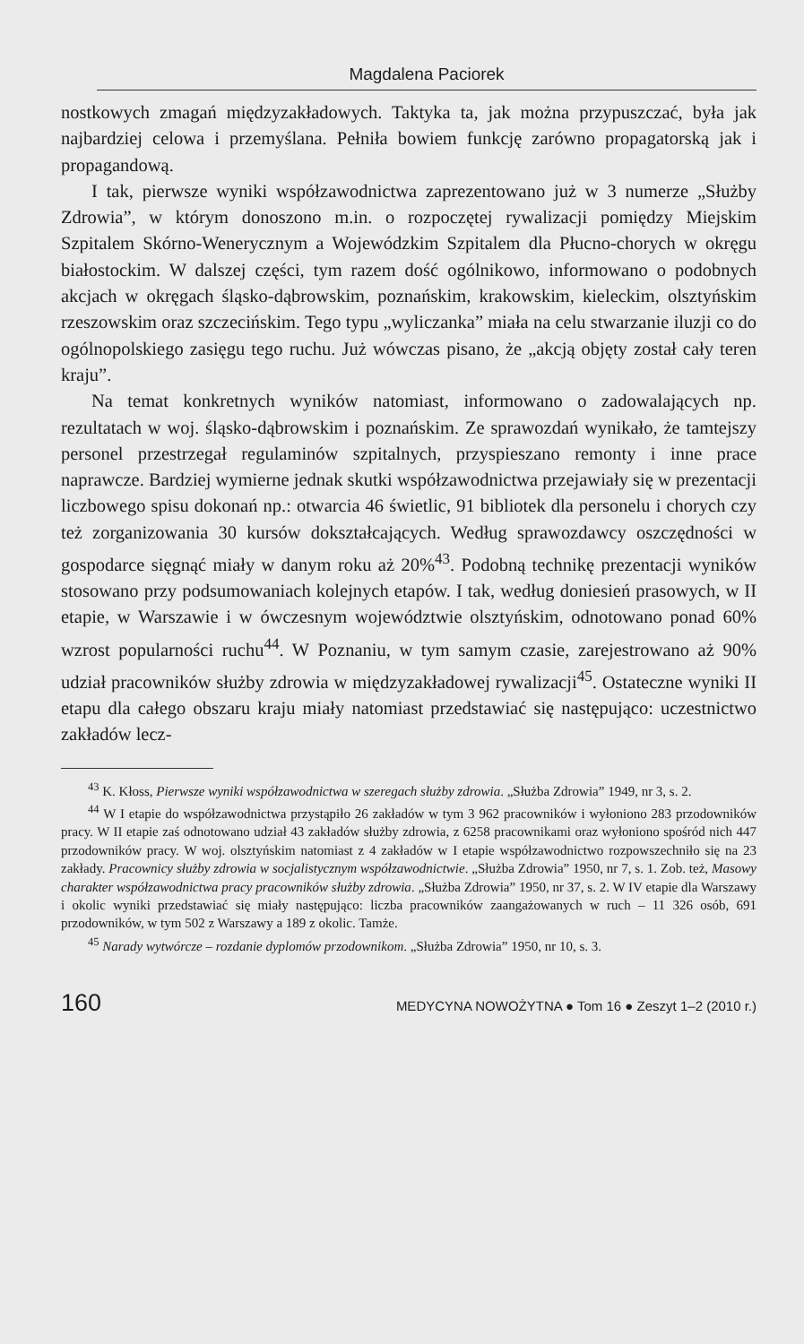Magdalena Paciorek
nostkowych zmagań międzyzakładowych. Taktyka ta, jak można przypuszczać, była jak najbardziej celowa i przemyślana. Pełniła bowiem funkcję zarówno propagatorską jak i propagandową.
I tak, pierwsze wyniki współzawodnictwa zaprezentowano już w 3 numerze „Służby Zdrowia”, w którym donoszono m.in. o rozpoczętej rywalizacji pomiędzy Miejskim Szpitalem Skórno-Wenerycznym a Wojewódzkim Szpitalem dla Płucno-chorych w okręgu białostockim. W dalszej części, tym razem dość ogólnikowo, informowano o podobnych akcjach w okręgach śląsko-dąbrowskim, poznańskim, krakowskim, kieleckim, olsztyńskim rzeszowskim oraz szczecińskim. Tego typu „wyliczanka” miała na celu stwarzanie iluzji co do ogólnopolskiego zasięgu tego ruchu. Już wówczas pisano, że „akcją objęty został cały teren kraju”.
Na temat konkretnych wyników natomiast, informowano o zadowalających np. rezultatach w woj. śląsko-dąbrowskim i poznańskim. Ze sprawozdań wynikało, że tamtejszy personel przestrzegał regulaminów szpitalnych, przyspieszano remonty i inne prace naprawcze. Bardziej wymierne jednak skutki współzawodnictwa przejawiały się w prezentacji liczbowego spisu dokonań np.: otwarcia 46 świetlic, 91 bibliotek dla personelu i chorych czy też zorganizowania 30 kursów dokształcających. Według sprawozdawcy oszczędności w gospodarce sięgnąć miały w danym roku aż 20%<sup>43</sup>. Podobną technikę prezentacji wyników stosowano przy podsumowaniach kolejnych etapów. I tak, według doniesień prasowych, w II etapie, w Warszawie i w ówczesnym województwie olsztyńskim, odnotowano ponad 60% wzrost popularności ruchu<sup>44</sup>. W Poznaniu, w tym samym czasie, zarejestrowano aż 90% udział pracowników służby zdrowia w międzyzakładowej rywalizacji<sup>45</sup>. Ostateczne wyniki II etapu dla całego obszaru kraju miały natomiast przedstawiać się następująco: uczestnictwo zakładów lecz-
<sup>43</sup> K. Kłoss, Pierwsze wyniki współzawodnictwa w szeregach służby zdrowia. „Służba Zdrowia” 1949, nr 3, s. 2.
<sup>44</sup> W I etapie do współzawodnictwa przystąpiło 26 zakładów w tym 3 962 pracowników i wyłoniono 283 przodowników pracy. W II etapie zaś odnotowano udział 43 zakładów służby zdrowia, z 6258 pracownikami oraz wyłoniono spośród nich 447 przodowników pracy. W woj. olsztyńskim natomiast z 4 zakładów w I etapie współzawodnictwo rozpowszechniło się na 23 zakłady. Pracownicy służby zdrowia w socjalistycznym współzawodnictwie. „Służba Zdrowia” 1950, nr 7, s. 1. Zob. też, Masowy charakter współzawodnictwa pracy pracowników służby zdrowia. „Służba Zdrowia” 1950, nr 37, s. 2. W IV etapie dla Warszawy i okolic wyniki przedstawiać się miały następująco: liczba pracowników zaangażowanych w ruch – 11 326 osób, 691 przodowników, w tym 502 z Warszawy a 189 z okolic. Tamże.
<sup>45</sup> Narady wytwórcze – rozdanie dyplomów przodownikom. „Służba Zdrowia” 1950, nr 10, s. 3.
160 MEDYCYNA NOWOŻYTNA ● Tom 16 ● Zeszyt 1–2 (2010 r.)